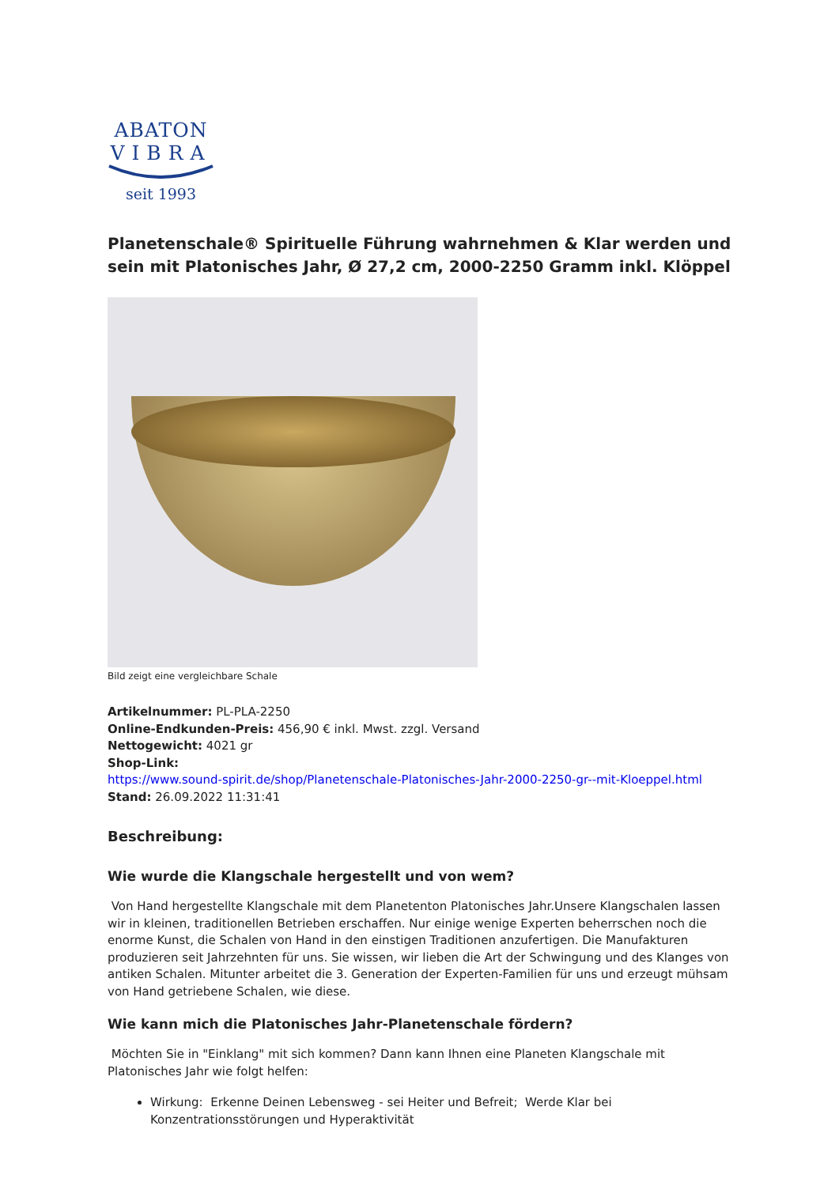ABATON
VIBRA
seit 1993
Planetenschale® Spirituelle Führung wahrnehmen & Klar werden und sein mit Platonisches Jahr, Ø 27,2 cm, 2000-2250 Gramm inkl. Klöppel
Bild zeigt eine vergleichbare Schale
Artikelnummer: PL-PLA-2250
Online-Endkunden-Preis: 456,90 € inkl. Mwst. zzgl. Versand
Nettogewicht: 4021 gr
Shop-Link:
https://www.sound-spirit.de/shop/Planetenschale-Platonisches-Jahr-2000-2250-gr--mit-Kloeppel.html
Stand: 26.09.2022 11:31:41
Beschreibung:
Wie wurde die Klangschale hergestellt und von wem?
Von Hand hergestellte Klangschale mit dem Planetenton Platonisches Jahr.Unsere Klangschalen lassen wir in kleinen, traditionellen Betrieben erschaffen. Nur einige wenige Experten beherrschen noch die enorme Kunst, die Schalen von Hand in den einstigen Traditionen anzufertigen. Die Manufakturen produzieren seit Jahrzehnten für uns. Sie wissen, wir lieben die Art der Schwingung und des Klanges von antiken Schalen. Mitunter arbeitet die 3. Generation der Experten-Familien für uns und erzeugt mühsam von Hand getriebene Schalen, wie diese.
Wie kann mich die Platonisches Jahr-Planetenschale fördern?
Möchten Sie in "Einklang" mit sich kommen? Dann kann Ihnen eine Planeten Klangschale mit Platonisches Jahr wie folgt helfen:
Wirkung: Erkenne Deinen Lebensweg - sei Heiter und Befreit; Werde Klar bei Konzentrationsstörungen und Hyperaktivität